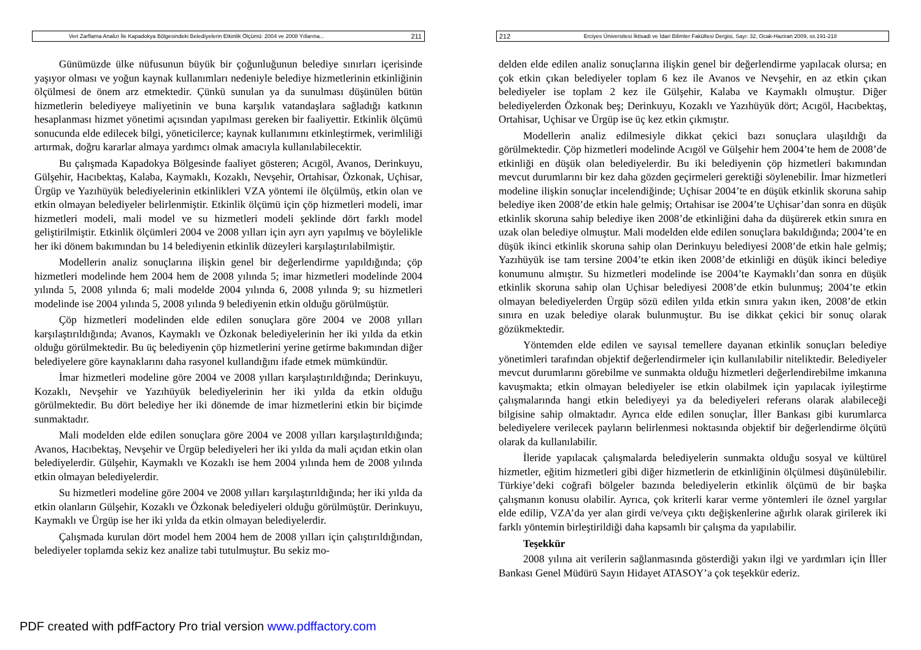Veri Zarflama Analizi İle Kapadokya Bölgesindeki Belediyelerin Etkinlik Ölçümü: 2004 ve 2008 Yıllarına... 211
Günümüzde ülke nüfusunun büyük bir çoğunluğunun belediye sınırları içerisinde yaşıyor olması ve yoğun kaynak kullanımları nedeniyle belediye hizmetlerinin etkinliğinin ölçülmesi de önem arz etmektedir. Çünkü sunulan ya da sunulması düşünülen bütün hizmetlerin belediyeye maliyetinin ve buna karşılık vatandaşlara sağladığı katkının hesaplanması hizmet yönetimi açısından yapılması gereken bir faaliyettir. Etkinlik ölçümü sonucunda elde edilecek bilgi, yöneticilerce; kaynak kullanımını etkinleştirmek, verimliliği artırmak, doğru kararlar almaya yardımcı olmak amacıyla kullanılabilecektir.
Bu çalışmada Kapadokya Bölgesinde faaliyet gösteren; Acıgöl, Avanos, Derinkuyu, Gülşehir, Hacıbektaş, Kalaba, Kaymaklı, Kozaklı, Nevşehir, Ortahisar, Özkonak, Uçhisar, Ürgüp ve Yazıhüyük belediyelerinin etkinlikleri VZA yöntemi ile ölçülmüş, etkin olan ve etkin olmayan belediyeler belirlenmiştir. Etkinlik ölçümü için çöp hizmetleri modeli, imar hizmetleri modeli, mali model ve su hizmetleri modeli şeklinde dört farklı model geliştirilmiştir. Etkinlik ölçümleri 2004 ve 2008 yılları için ayrı ayrı yapılmış ve böylelikle her iki dönem bakımından bu 14 belediyenin etkinlik düzeyleri karşılaştırılabilmiştir.
Modellerin analiz sonuçlarına ilişkin genel bir değerlendirme yapıldığında; çöp hizmetleri modelinde hem 2004 hem de 2008 yılında 5; imar hizmetleri modelinde 2004 yılında 5, 2008 yılında 6; mali modelde 2004 yılında 6, 2008 yılında 9; su hizmetleri modelinde ise 2004 yılında 5, 2008 yılında 9 belediyenin etkin olduğu görülmüştür.
Çöp hizmetleri modelinden elde edilen sonuçlara göre 2004 ve 2008 yılları karşılaştırıldığında; Avanos, Kaymaklı ve Özkonak belediyelerinin her iki yılda da etkin olduğu görülmektedir. Bu üç belediyenin çöp hizmetlerini yerine getirme bakımından diğer belediyelere göre kaynaklarını daha rasyonel kullandığını ifade etmek mümkündür.
İmar hizmetleri modeline göre 2004 ve 2008 yılları karşılaştırıldığında; Derinkuyu, Kozaklı, Nevşehir ve Yazıhüyük belediyelerinin her iki yılda da etkin olduğu görülmektedir. Bu dört belediye her iki dönemde de imar hizmetlerini etkin bir biçimde sunmaktadır.
Mali modelden elde edilen sonuçlara göre 2004 ve 2008 yılları karşılaştırıldığında; Avanos, Hacıbektaş, Nevşehir ve Ürgüp belediyeleri her iki yılda da mali açıdan etkin olan belediyelerdir. Gülşehir, Kaymaklı ve Kozaklı ise hem 2004 yılında hem de 2008 yılında etkin olmayan belediyelerdir.
Su hizmetleri modeline göre 2004 ve 2008 yılları karşılaştırıldığında; her iki yılda da etkin olanların Gülşehir, Kozaklı ve Özkonak belediyeleri olduğu görülmüştür. Derinkuyu, Kaymaklı ve Ürgüp ise her iki yılda da etkin olmayan belediyelerdir.
Çalışmada kurulan dört model hem 2004 hem de 2008 yılları için çalıştırıldığından, belediyeler toplamda sekiz kez analize tabi tutulmuştur. Bu sekiz mo-
212 Erciyes Üniversitesi İktisadi ve İdari Bilimler Fakültesi Dergisi, Sayı: 32, Ocak-Haziran 2009, ss.191-218
delden elde edilen analiz sonuçlarına ilişkin genel bir değerlendirme yapılacak olursa; en çok etkin çıkan belediyeler toplam 6 kez ile Avanos ve Nevşehir, en az etkin çıkan belediyeler ise toplam 2 kez ile Gülşehir, Kalaba ve Kaymaklı olmuştur. Diğer belediyelerden Özkonak beş; Derinkuyu, Kozaklı ve Yazıhüyük dört; Acıgöl, Hacıbektaş, Ortahisar, Uçhisar ve Ürgüp ise üç kez etkin çıkmıştır.
Modellerin analiz edilmesiyle dikkat çekici bazı sonuçlara ulaşıldığı da görülmektedir. Çöp hizmetleri modelinde Acıgöl ve Gülşehir hem 2004’te hem de 2008’de etkinliği en düşük olan belediyelerdir. Bu iki belediyenin çöp hizmetleri bakımından mevcut durumlarını bir kez daha gözden geçirmeleri gerektiği söylenebilir. İmar hizmetleri modeline ilişkin sonuçlar incelendiğinde; Uçhisar 2004’te en düşük etkinlik skoruna sahip belediye iken 2008’de etkin hale gelmiş; Ortahisar ise 2004’te Uçhisar’dan sonra en düşük etkinlik skoruna sahip belediye iken 2008’de etkinliğini daha da düşürerek etkin sınıra en uzak olan belediye olmuştur. Mali modelden elde edilen sonuçlara bakıldığında; 2004’te en düşük ikinci etkinlik skoruna sahip olan Derinkuyu belediyesi 2008’de etkin hale gelmiş; Yazıhüyük ise tam tersine 2004’te etkin iken 2008’de etkinliği en düşük ikinci belediye konumunu almıştır. Su hizmetleri modelinde ise 2004’te Kaymaklı’dan sonra en düşük etkinlik skoruna sahip olan Uçhisar belediyesi 2008’de etkin bulunmuş; 2004’te etkin olmayan belediyelerden Ürgüp sözü edilen yılda etkin sınıra yakın iken, 2008’de etkin sınıra en uzak belediye olarak bulunmuştur. Bu ise dikkat çekici bir sonuç olarak gözükmektedir.
Yöntemden elde edilen ve sayısal temellere dayanan etkinlik sonuçları belediye yönetimleri tarafından objektif değerlendirmeler için kullanılabilir niteliktedir. Belediyeler mevcut durumlarını görebilme ve sunmakta olduğu hizmetleri değerlendirebilme imkanına kavuşmakta; etkin olmayan belediyeler ise etkin olabilmek için yapılacak iyileştirme çalışmalarında hangi etkin belediyeyi ya da belediyeleri referans olarak alabileceği bilgisine sahip olmaktadır. Ayrıca elde edilen sonuçlar, İller Bankası gibi kurumlarca belediyelere verilecek payların belirlenmesi noktasında objektif bir değerlendirme ölçütü olarak da kullanılabilir.
İleride yapılacak çalışmalarda belediyelerin sunmakta olduğu sosyal ve kültürel hizmetler, eğitim hizmetleri gibi diğer hizmetlerin de etkinliğinin ölçülmesi düşünülebilir. Türkiye’deki coğrafi bölgeler bazında belediyelerin etkinlik ölçümü de bir başka çalışmanın konusu olabilir. Ayrıca, çok kriterli karar verme yöntemleri ile öznel yargılar elde edilip, VZA’da yer alan girdi ve/veya çıktı değişkenlerine ağırlık olarak girilerek iki farklı yöntemin birleştirildiği daha kapsamlı bir çalışma da yapılabilir.
Teşekkür
2008 yılına ait verilerin sağlanmasında gösterdiği yakın ilgi ve yardımları için İller Bankası Genel Müdürü Sayın Hidayet ATASOY’a çok teşekkür ederiz.
PDF created with pdfFactory Pro trial version www.pdffactory.com